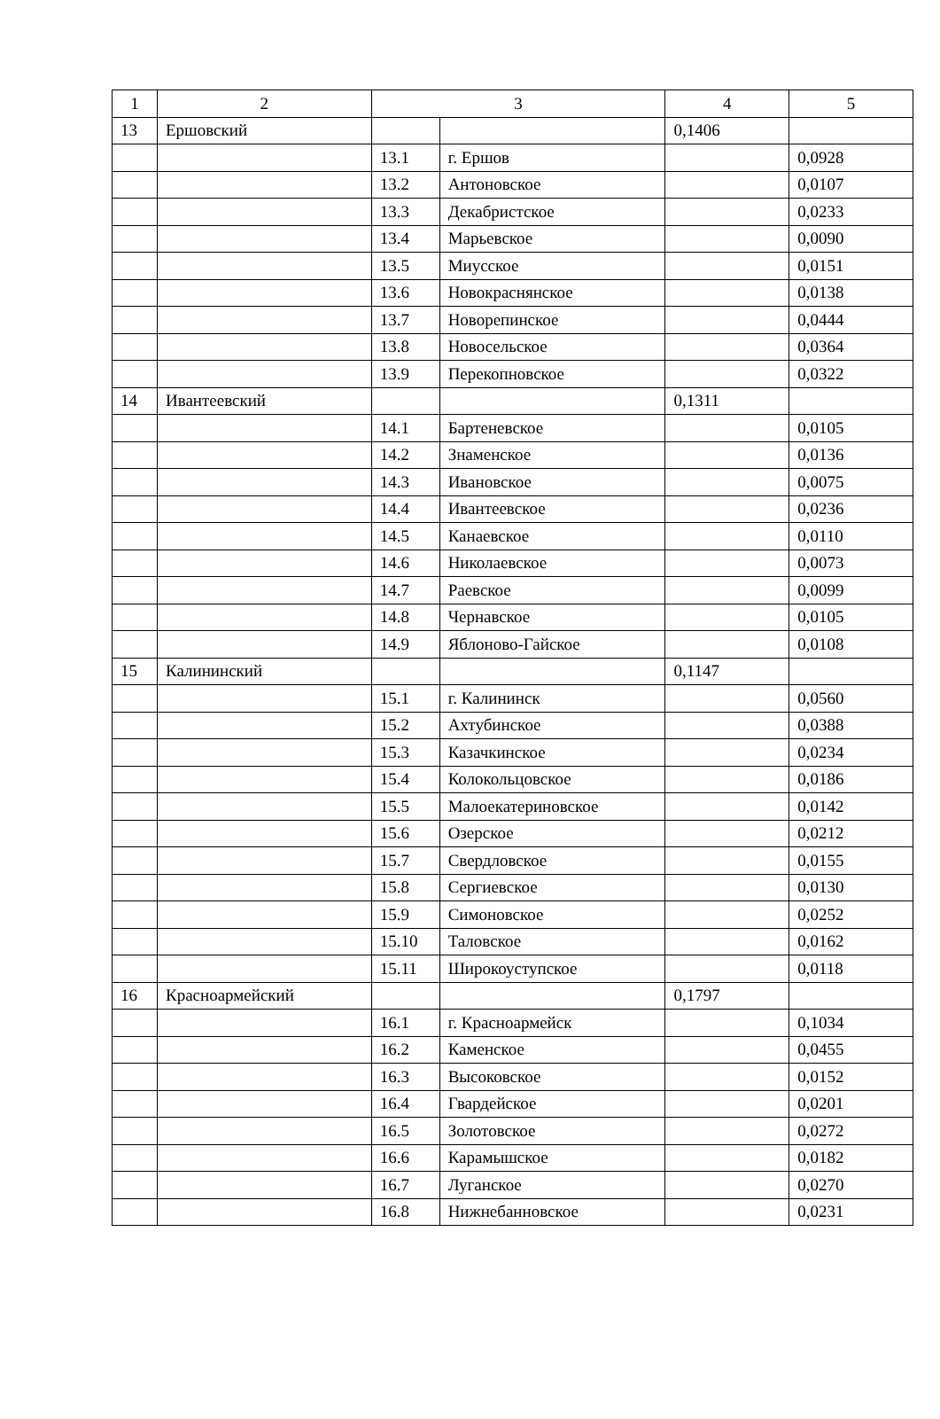| 1 | 2 | 3 | | 4 | 5 |
| 13 | Ершовский | | | 0,1406 | |
| | | 13.1 | г. Ершов | | 0,0928 |
| | | 13.2 | Антоновское | | 0,0107 |
| | | 13.3 | Декабристское | | 0,0233 |
| | | 13.4 | Марьевское | | 0,0090 |
| | | 13.5 | Миусское | | 0,0151 |
| | | 13.6 | Новокраснянское | | 0,0138 |
| | | 13.7 | Новорепинское | | 0,0444 |
| | | 13.8 | Новосельское | | 0,0364 |
| | | 13.9 | Перекопновское | | 0,0322 |
| 14 | Ивантеевский | | | 0,1311 | |
| | | 14.1 | Бартеневское | | 0,0105 |
| | | 14.2 | Знаменское | | 0,0136 |
| | | 14.3 | Ивановское | | 0,0075 |
| | | 14.4 | Ивантеевское | | 0,0236 |
| | | 14.5 | Канаевское | | 0,0110 |
| | | 14.6 | Николаевское | | 0,0073 |
| | | 14.7 | Раевское | | 0,0099 |
| | | 14.8 | Чернавское | | 0,0105 |
| | | 14.9 | Яблоново-Гайское | | 0,0108 |
| 15 | Калининский | | | 0,1147 | |
| | | 15.1 | г. Калининск | | 0,0560 |
| | | 15.2 | Ахтубинское | | 0,0388 |
| | | 15.3 | Казачкинское | | 0,0234 |
| | | 15.4 | Колокольцовское | | 0,0186 |
| | | 15.5 | Малоекатериновское | | 0,0142 |
| | | 15.6 | Озерское | | 0,0212 |
| | | 15.7 | Свердловское | | 0,0155 |
| | | 15.8 | Сергиевское | | 0,0130 |
| | | 15.9 | Симоновское | | 0,0252 |
| | | 15.10 | Таловское | | 0,0162 |
| | | 15.11 | Широкоуступское | | 0,0118 |
| 16 | Красноармейский | | | 0,1797 | |
| | | 16.1 | г. Красноармейск | | 0,1034 |
| | | 16.2 | Каменское | | 0,0455 |
| | | 16.3 | Высоковское | | 0,0152 |
| | | 16.4 | Гвардейское | | 0,0201 |
| | | 16.5 | Золотовское | | 0,0272 |
| | | 16.6 | Карамышское | | 0,0182 |
| | | 16.7 | Луганское | | 0,0270 |
| | | 16.8 | Нижнебанновское | | 0,0231 |